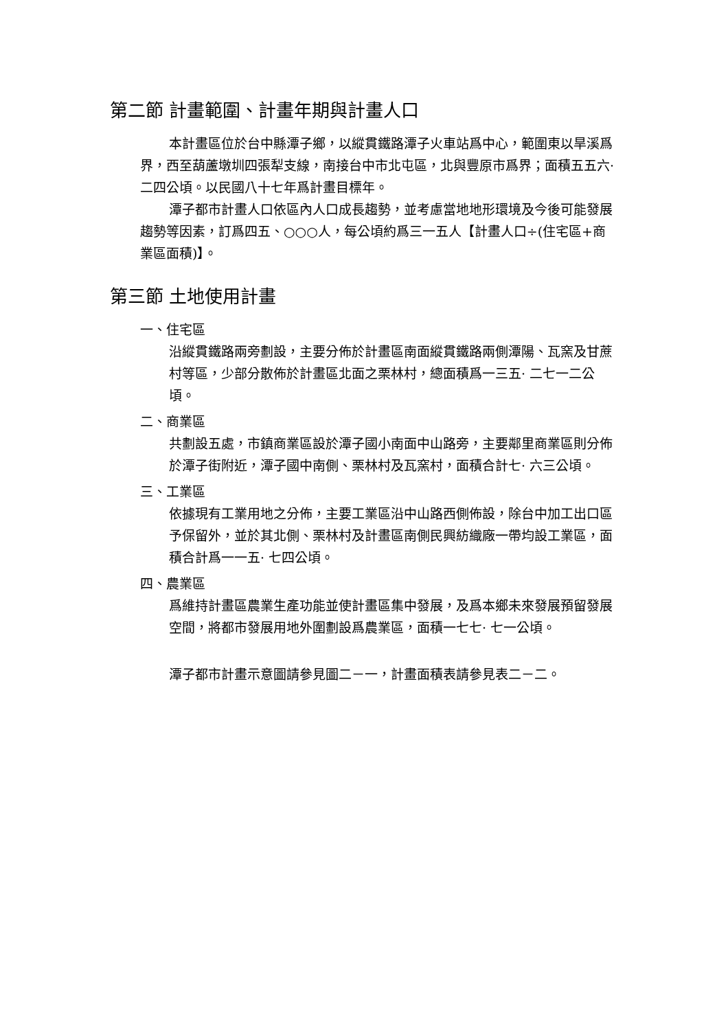第二節 計畫範圍、計畫年期與計畫人口
本計畫區位於台中縣潭子鄉，以縱貫鐵路潭子火車站爲中心，範圍東以旱溪爲界，西至葫蘆墩圳四張犁支線，南接台中市北屯區，北與豐原市爲界；面積五五六· 二四公頃。以民國八十七年爲計畫目標年。
潭子都市計畫人口依區內人口成長趨勢，並考慮當地地形環境及今後可能發展趨勢等因素，訂爲四五、○○○人，每公頃約爲三一五人【計畫人口÷(住宅區+商業區面積)】。
第三節 土地使用計畫
一、住宅區
沿縱貫鐵路兩旁劃設，主要分佈於計畫區南面縱貫鐵路兩側潭陽、瓦窯及甘蔗村等區，少部分散佈於計畫區北面之栗林村，總面積爲一三五· 二七一二公頃。
二、商業區
共劃設五處，市鎮商業區設於潭子國小南面中山路旁，主要鄰里商業區則分佈於潭子街附近，潭子國中南側、栗林村及瓦窯村，面積合計七· 六三公頃。
三、工業區
依據現有工業用地之分佈，主要工業區沿中山路西側佈設，除台中加工出口區予保留外，並於其北側、栗林村及計畫區南側民興紡織廠一帶均設工業區，面積合計爲一一五· 七四公頃。
四、農業區
爲維持計畫區農業生產功能並使計畫區集中發展，及爲本鄉未來發展預留發展空間，將都市發展用地外圍劃設爲農業區，面積一七七· 七一公頃。
潭子都市計畫示意圖請參見圖二－一，計畫面積表請參見表二－二。